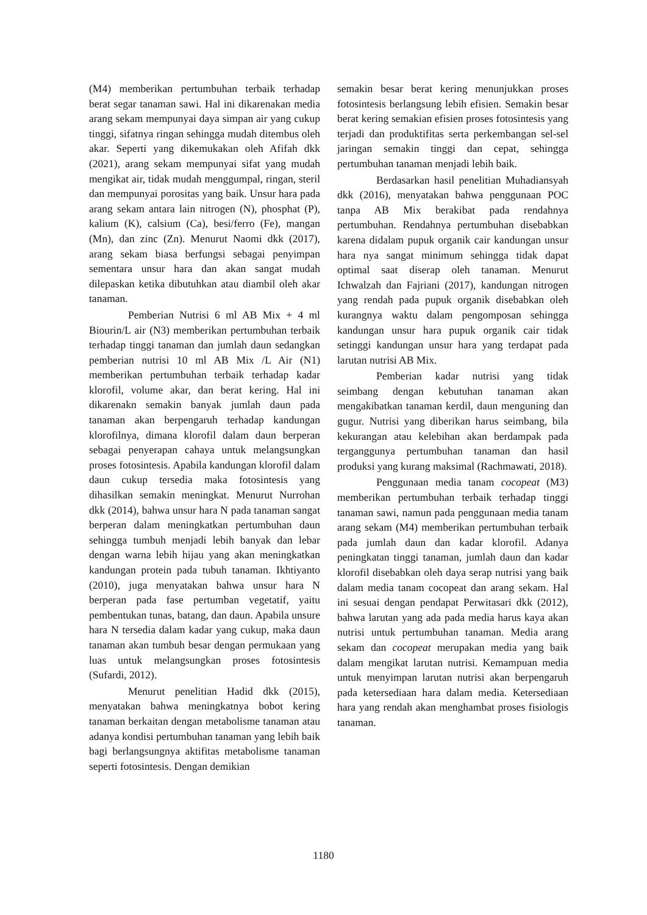(M4) memberikan pertumbuhan terbaik terhadap berat segar tanaman sawi. Hal ini dikarenakan media arang sekam mempunyai daya simpan air yang cukup tinggi, sifatnya ringan sehingga mudah ditembus oleh akar. Seperti yang dikemukakan oleh Afifah dkk (2021), arang sekam mempunyai sifat yang mudah mengikat air, tidak mudah menggumpal, ringan, steril dan mempunyai porositas yang baik. Unsur hara pada arang sekam antara lain nitrogen (N), phosphat (P), kalium (K), calsium (Ca), besi/ferro (Fe), mangan (Mn), dan zinc (Zn). Menurut Naomi dkk (2017), arang sekam biasa berfungsi sebagai penyimpan sementara unsur hara dan akan sangat mudah dilepaskan ketika dibutuhkan atau diambil oleh akar tanaman.
Pemberian Nutrisi 6 ml AB Mix + 4 ml Biourin/L air (N3) memberikan pertumbuhan terbaik terhadap tinggi tanaman dan jumlah daun sedangkan pemberian nutrisi 10 ml AB Mix /L Air (N1) memberikan pertumbuhan terbaik terhadap kadar klorofil, volume akar, dan berat kering. Hal ini dikarenakn semakin banyak jumlah daun pada tanaman akan berpengaruh terhadap kandungan klorofilnya, dimana klorofil dalam daun berperan sebagai penyerapan cahaya untuk melangsungkan proses fotosintesis. Apabila kandungan klorofil dalam daun cukup tersedia maka fotosintesis yang dihasilkan semakin meningkat. Menurut Nurrohan dkk (2014), bahwa unsur hara N pada tanaman sangat berperan dalam meningkatkan pertumbuhan daun sehingga tumbuh menjadi lebih banyak dan lebar dengan warna lebih hijau yang akan meningkatkan kandungan protein pada tubuh tanaman. Ikhtiyanto (2010), juga menyatakan bahwa unsur hara N berperan pada fase pertumban vegetatif, yaitu pembentukan tunas, batang, dan daun. Apabila unsure hara N tersedia dalam kadar yang cukup, maka daun tanaman akan tumbuh besar dengan permukaan yang luas untuk melangsungkan proses fotosintesis (Sufardi, 2012).
Menurut penelitian Hadid dkk (2015), menyatakan bahwa meningkatnya bobot kering tanaman berkaitan dengan metabolisme tanaman atau adanya kondisi pertumbuhan tanaman yang lebih baik bagi berlangsungnya aktifitas metabolisme tanaman seperti fotosintesis. Dengan demikian
semakin besar berat kering menunjukkan proses fotosintesis berlangsung lebih efisien. Semakin besar berat kering semakian efisien proses fotosintesis yang terjadi dan produktifitas serta perkembangan sel-sel jaringan semakin tinggi dan cepat, sehingga pertumbuhan tanaman menjadi lebih baik.
Berdasarkan hasil penelitian Muhadiansyah dkk (2016), menyatakan bahwa penggunaan POC tanpa AB Mix berakibat pada rendahnya pertumbuhan. Rendahnya pertumbuhan disebabkan karena didalam pupuk organik cair kandungan unsur hara nya sangat minimum sehingga tidak dapat optimal saat diserap oleh tanaman. Menurut Ichwalzah dan Fajriani (2017), kandungan nitrogen yang rendah pada pupuk organik disebabkan oleh kurangnya waktu dalam pengomposan sehingga kandungan unsur hara pupuk organik cair tidak setinggi kandungan unsur hara yang terdapat pada larutan nutrisi AB Mix.
Pemberian kadar nutrisi yang tidak seimbang dengan kebutuhan tanaman akan mengakibatkan tanaman kerdil, daun menguning dan gugur. Nutrisi yang diberikan harus seimbang, bila kekurangan atau kelebihan akan berdampak pada terganggunya pertumbuhan tanaman dan hasil produksi yang kurang maksimal (Rachmawati, 2018).
Penggunaan media tanam cocopeat (M3) memberikan pertumbuhan terbaik terhadap tinggi tanaman sawi, namun pada penggunaan media tanam arang sekam (M4) memberikan pertumbuhan terbaik pada jumlah daun dan kadar klorofil. Adanya peningkatan tinggi tanaman, jumlah daun dan kadar klorofil disebabkan oleh daya serap nutrisi yang baik dalam media tanam cocopeat dan arang sekam. Hal ini sesuai dengan pendapat Perwitasari dkk (2012), bahwa larutan yang ada pada media harus kaya akan nutrisi untuk pertumbuhan tanaman. Media arang sekam dan cocopeat merupakan media yang baik dalam mengikat larutan nutrisi. Kemampuan media untuk menyimpan larutan nutrisi akan berpengaruh pada ketersediaan hara dalam media. Ketersediaan hara yang rendah akan menghambat proses fisiologis tanaman.
1180